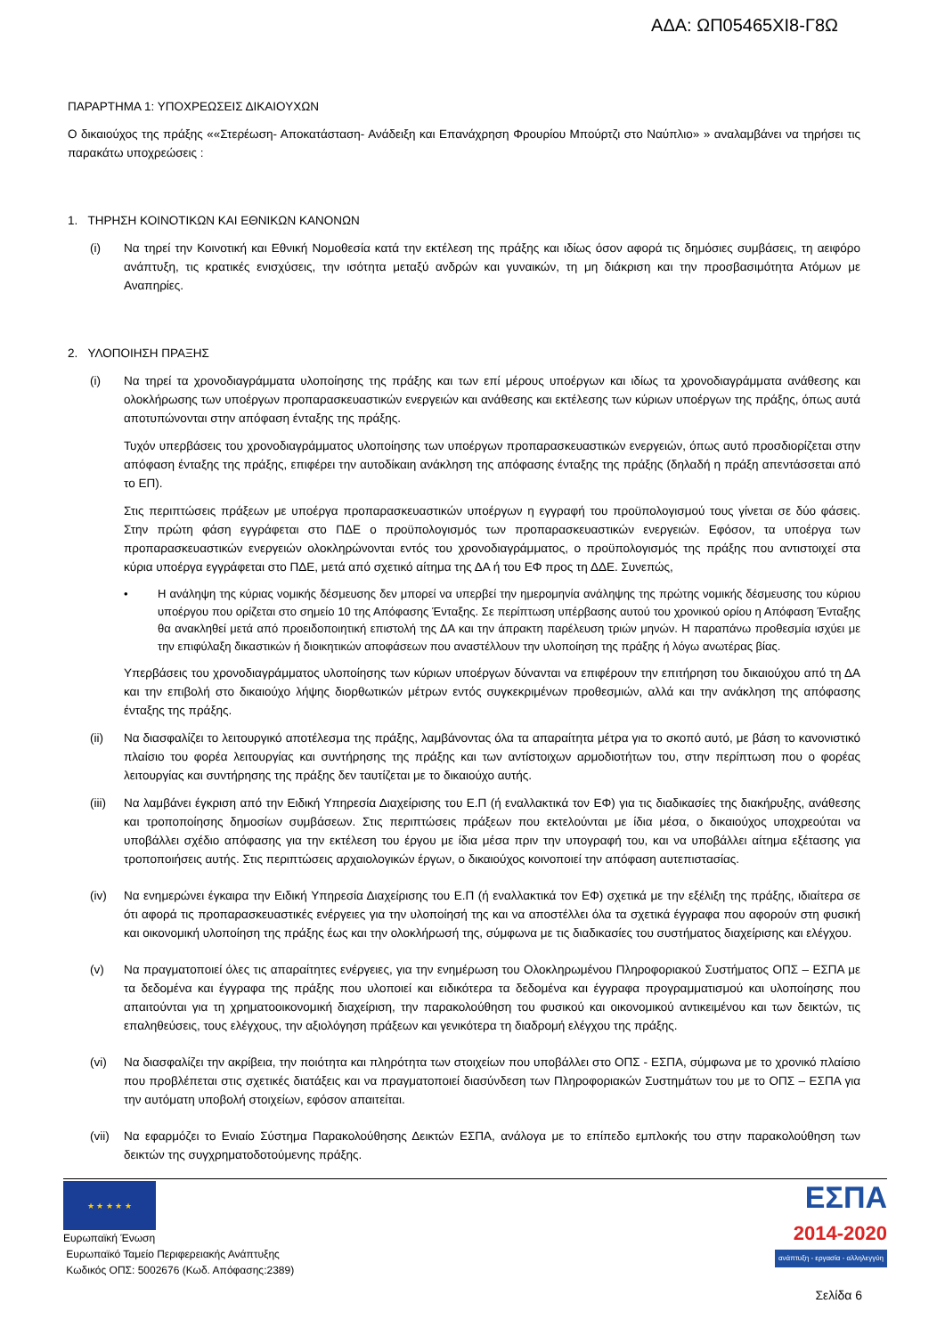ΑΔΑ: ΩΠ05465ΧΙ8-Γ8Ω
ΠΑΡΑΡΤΗΜΑ 1: ΥΠΟΧΡΕΩΣΕΙΣ ΔΙΚΑΙΟΥΧΩΝ
Ο δικαιούχος της πράξης ««Στερέωση- Αποκατάσταση- Ανάδειξη και Επανάχρηση Φρουρίου Μπούρτζι στο Ναύπλιο» » αναλαμβάνει να τηρήσει τις παρακάτω υποχρεώσεις :
1. ΤΗΡΗΣΗ ΚΟΙΝΟΤΙΚΩΝ ΚΑΙ ΕΘΝΙΚΩΝ ΚΑΝΟΝΩΝ
(i) Να τηρεί την Κοινοτική και Εθνική Νομοθεσία κατά την εκτέλεση της πράξης και ιδίως όσον αφορά τις δημόσιες συμβάσεις, τη αειφόρο ανάπτυξη, τις κρατικές ενισχύσεις, την ισότητα μεταξύ ανδρών και γυναικών, τη μη διάκριση και την προσβασιμότητα Ατόμων με Αναπηρίες.
2. ΥΛΟΠΟΙΗΣΗ ΠΡΑΞΗΣ
(i) Να τηρεί τα χρονοδιαγράμματα υλοποίησης της πράξης και των επί μέρους υποέργων και ιδίως τα χρονοδιαγράμματα ανάθεσης και ολοκλήρωσης των υποέργων προπαρασκευαστικών ενεργειών και ανάθεσης και εκτέλεσης των κύριων υποέργων της πράξης, όπως αυτά αποτυπώνονται στην απόφαση ένταξης της πράξης.
Τυχόν υπερβάσεις του χρονοδιαγράμματος υλοποίησης των υποέργων προπαρασκευαστικών ενεργειών, όπως αυτό προσδιορίζεται στην απόφαση ένταξης της πράξης, επιφέρει την αυτοδίκαιη ανάκληση της απόφασης ένταξης της πράξης (δηλαδή η πράξη απεντάσσεται από το ΕΠ).
Στις περιπτώσεις πράξεων με υποέργα προπαρασκευαστικών υποέργων η εγγραφή του προϋπολογισμού τους γίνεται σε δύο φάσεις. Στην πρώτη φάση εγγράφεται στο ΠΔΕ ο προϋπολογισμός των προπαρασκευαστικών ενεργειών. Εφόσον, τα υποέργα των προπαρασκευαστικών ενεργειών ολοκληρώνονται εντός του χρονοδιαγράμματος, ο προϋπολογισμός της πράξης που αντιστοιχεί στα κύρια υποέργα εγγράφεται στο ΠΔΕ, μετά από σχετικό αίτημα της ΔΑ ή του ΕΦ προς τη ΔΔΕ. Συνεπώς,
• Η ανάληψη της κύριας νομικής δέσμευσης δεν μπορεί να υπερβεί την ημερομηνία ανάληψης της πρώτης νομικής δέσμευσης του κύριου υποέργου που ορίζεται στο σημείο 10 της Απόφασης Ένταξης. Σε περίπτωση υπέρβασης αυτού του χρονικού ορίου η Απόφαση Ένταξης θα ανακληθεί μετά από προειδοποιητική επιστολή της ΔΑ και την άπρακτη παρέλευση τριών μηνών. Η παραπάνω προθεσμία ισχύει με την επιφύλαξη δικαστικών ή διοικητικών αποφάσεων που αναστέλλουν την υλοποίηση της πράξης ή λόγω ανωτέρας βίας.
Υπερβάσεις του χρονοδιαγράμματος υλοποίησης των κύριων υποέργων δύνανται να επιφέρουν την επιτήρηση του δικαιούχου από τη ΔΑ και την επιβολή στο δικαιούχο λήψης διορθωτικών μέτρων εντός συγκεκριμένων προθεσμιών, αλλά και την ανάκληση της απόφασης ένταξης της πράξης.
(ii) Να διασφαλίζει το λειτουργικό αποτέλεσμα της πράξης, λαμβάνοντας όλα τα απαραίτητα μέτρα για το σκοπό αυτό, με βάση το κανονιστικό πλαίσιο του φορέα λειτουργίας και συντήρησης της πράξης και των αντίστοιχων αρμοδιοτήτων του, στην περίπτωση που ο φορέας λειτουργίας και συντήρησης της πράξης δεν ταυτίζεται με το δικαιούχο αυτής.
(iii)
Να λαμβάνει έγκριση από την Ειδική Υπηρεσία Διαχείρισης του Ε.Π (ή εναλλακτικά τον ΕΦ) για τις διαδικασίες της διακήρυξης, ανάθεσης και τροποποίησης δημοσίων συμβάσεων. Στις περιπτώσεις πράξεων που εκτελούνται με ίδια μέσα, ο δικαιούχος υποχρεούται να υποβάλλει σχέδιο απόφασης για την εκτέλεση του έργου με ίδια μέσα πριν την υπογραφή του, και να υποβάλλει αίτημα εξέτασης για τροποποιήσεις αυτής. Στις περιπτώσεις αρχαιολογικών έργων, ο δικαιούχος κοινοποιεί την απόφαση αυτεπιστασίας.
(iv) Να ενημερώνει έγκαιρα την Ειδική Υπηρεσία Διαχείρισης του Ε.Π (ή εναλλακτικά τον ΕΦ) σχετικά με την εξέλιξη της πράξης, ιδιαίτερα σε ότι αφορά τις προπαρασκευαστικές ενέργειες για την υλοποίησή της και να αποστέλλει όλα τα σχετικά έγγραφα που αφορούν στη φυσική και οικονομική υλοποίηση της πράξης έως και την ολοκλήρωσή της, σύμφωνα με τις διαδικασίες του συστήματος διαχείρισης και ελέγχου.
(v) Να πραγματοποιεί όλες τις απαραίτητες ενέργειες, για την ενημέρωση του Ολοκληρωμένου Πληροφοριακού Συστήματος ΟΠΣ – ΕΣΠΑ με τα δεδομένα και έγγραφα της πράξης που υλοποιεί και ειδικότερα τα δεδομένα και έγγραφα προγραμματισμού και υλοποίησης που απαιτούνται για τη χρηματοοικονομική διαχείριση, την παρακολούθηση του φυσικού και οικονομικού αντικειμένου και των δεικτών, τις επαληθεύσεις, τους ελέγχους, την αξιολόγηση πράξεων και γενικότερα τη διαδρομή ελέγχου της πράξης.
(vi) Να διασφαλίζει την ακρίβεια, την ποιότητα και πληρότητα των στοιχείων που υποβάλλει στο ΟΠΣ - ΕΣΠΑ, σύμφωνα με το χρονικό πλαίσιο που προβλέπεται στις σχετικές διατάξεις και να πραγματοποιεί διασύνδεση των Πληροφοριακών Συστημάτων του με το ΟΠΣ – ΕΣΠΑ για την αυτόματη υποβολή στοιχείων, εφόσον απαιτείται.
(vii)
Να εφαρμόζει το Ενιαίο Σύστημα Παρακολούθησης Δεικτών ΕΣΠΑ, ανάλογα με το επίπεδο εμπλοκής του στην παρακολούθηση των δεικτών της συγχρηματοδοτούμενης πράξης.
★ ★ ★ ★ ★
Ευρωπαϊκή Ένωση
Ευρωπαϊκό Ταμείο Περιφερειακής Ανάπτυξης
Κωδικός ΟΠΣ: 5002676 (Κωδ. Απόφασης:2389)
ΕΣΠΑ
2014-2020
ανάπτυξη - εργασία - αλληλεγγύη
Σελίδα 6